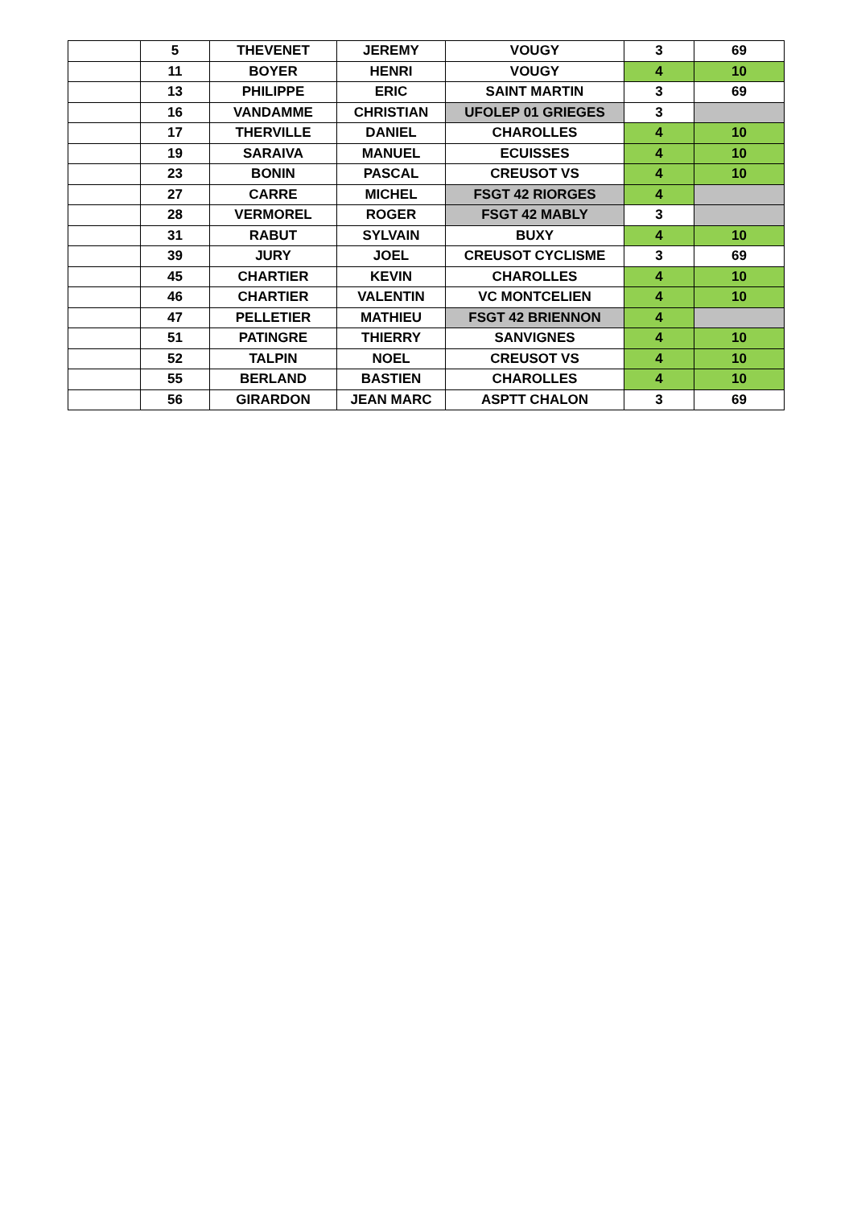| | 5 | THEVENET | JEREMY | VOUGY | 3 | 69 |
| | 11 | BOYER | HENRI | VOUGY | 4 | 10 |
| | 13 | PHILIPPE | ERIC | SAINT MARTIN | 3 | 69 |
| | 16 | VANDAMME | CHRISTIAN | UFOLEP 01 GRIEGES | 3 | |
| | 17 | THERVILLE | DANIEL | CHAROLLES | 4 | 10 |
| | 19 | SARAIVA | MANUEL | ECUISSES | 4 | 10 |
| | 23 | BONIN | PASCAL | CREUSOT VS | 4 | 10 |
| | 27 | CARRE | MICHEL | FSGT 42 RIORGES | 4 | |
| | 28 | VERMOREL | ROGER | FSGT 42 MABLY | 3 | |
| | 31 | RABUT | SYLVAIN | BUXY | 4 | 10 |
| | 39 | JURY | JOEL | CREUSOT CYCLISME | 3 | 69 |
| | 45 | CHARTIER | KEVIN | CHAROLLES | 4 | 10 |
| | 46 | CHARTIER | VALENTIN | VC MONTCELIEN | 4 | 10 |
| | 47 | PELLETIER | MATHIEU | FSGT 42 BRIENNON | 4 | |
| | 51 | PATINGRE | THIERRY | SANVIGNES | 4 | 10 |
| | 52 | TALPIN | NOEL | CREUSOT VS | 4 | 10 |
| | 55 | BERLAND | BASTIEN | CHAROLLES | 4 | 10 |
| | 56 | GIRARDON | JEAN MARC | ASPTT CHALON | 3 | 69 |